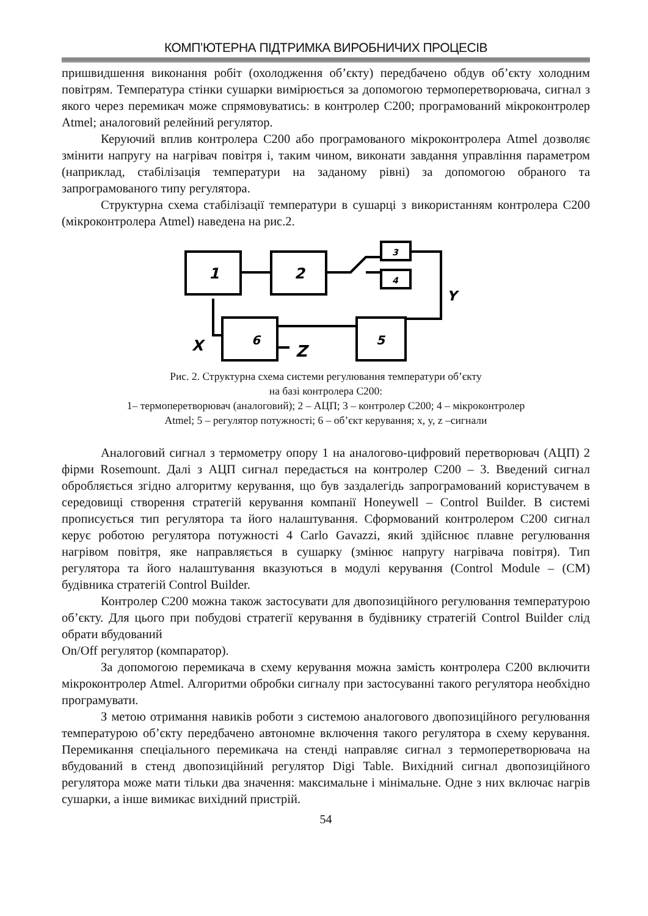КОМП’ЮТЕРНА ПІДТРИМКА ВИРОБНИЧИХ ПРОЦЕСІВ
пришвидшення виконання робіт (охолодження об’єкту) передбачено обдув об’єкту холодним повітрям. Температура стінки сушарки вимірюється за допомогою термоперетворювача, сигнал з якого через перемикач може спрямовуватись: в контролер С200; програмований мікроконтролер Atmel; аналоговий релейний регулятор.
Керуючий вплив контролера С200 або програмованого мікроконтролера Atmel дозволяє змінити напругу на нагрівач повітря і, таким чином, виконати завдання управління параметром (наприклад, стабілізація температури на заданому рівні) за допомогою обраного та запрограмованого типу регулятора.
Структурна схема стабілізації температури в сушарці з використанням контролера С200 (мікроконтролера Atmel) наведена на рис.2.
1
2
3
4
6
5
Y
X
Z
Рис. 2. Структурна схема системи регулювання температури об’єкту
на базі контролера С200:
1– термоперетворювач (аналоговий); 2 – АЦП; 3 – контролер С200; 4 – мікроконтролер
Atmel; 5 – регулятор потужності; 6 – об’єкт керування; x, y, z –сигнали
Аналоговий сигнал з термометру опору 1 на аналогово-цифровий перетворювач (АЦП) 2 фірми Rosemount. Далі з АЦП сигнал передається на контролер С200 – 3. Введений сигнал обробляється згідно алгоритму керування, що був заздалегідь запрограмований користувачем в середовищі створення стратегій керування компанії Honeywell – Control Builder. В системі прописується тип регулятора та його налаштування. Сформований контролером С200 сигнал керує роботою регулятора потужності 4 Carlo Gavazzi, який здійснює плавне регулювання нагрівом повітря, яке направляється в сушарку (змінює напругу нагрівача повітря). Тип регулятора та його налаштування вказуються в модулі керування (Control Module – (CM) будівника стратегій Control Builder.
Контролер С200 можна також застосувати для двопозиційного регулювання температурою об’єкту. Для цього при побудові стратегії керування в будівнику стратегій Control Builder слід обрати вбудований
On/Off регулятор (компаратор).
За допомогою перемикача в схему керування можна замість контролера С200 включити мікроконтролер Atmel. Алгоритми обробки сигналу при застосуванні такого регулятора необхідно програмувати.
З метою отримання навиків роботи з системою аналогового двопозиційного регулювання температурою об’єкту передбачено автономне включення такого регулятора в схему керування. Перемикання спеціального перемикача на стенді направляє сигнал з термоперетворювача на вбудований в стенд двопозиційний регулятор Digi Table. Вихідний сигнал двопозиційного регулятора може мати тільки два значення: максимальне і мінімальне. Одне з них включає нагрів сушарки, а інше вимикає вихідний пристрій.
54